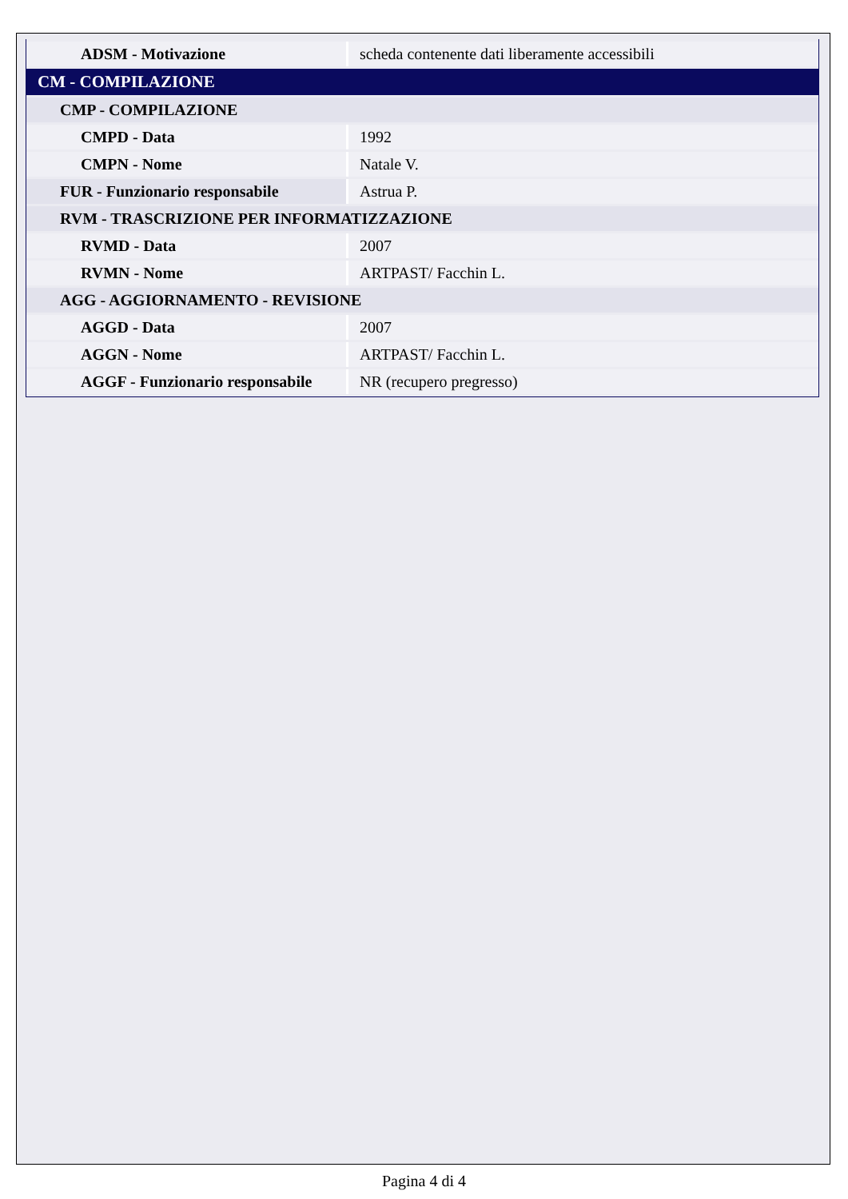| ADSM - Motivazione | scheda contenente dati liberamente accessibili |
| CM - COMPILAZIONE | |
| CMP - COMPILAZIONE | |
| CMPD - Data | 1992 |
| CMPN - Nome | Natale V. |
| FUR - Funzionario responsabile | Astrua P. |
| RVM - TRASCRIZIONE PER INFORMATIZZAZIONE | |
| RVMD - Data | 2007 |
| RVMN - Nome | ARTPAST/ Facchin L. |
| AGG - AGGIORNAMENTO - REVISIONE | |
| AGGD - Data | 2007 |
| AGGN - Nome | ARTPAST/ Facchin L. |
| AGGF - Funzionario responsabile | NR (recupero pregresso) |
Pagina 4 di 4